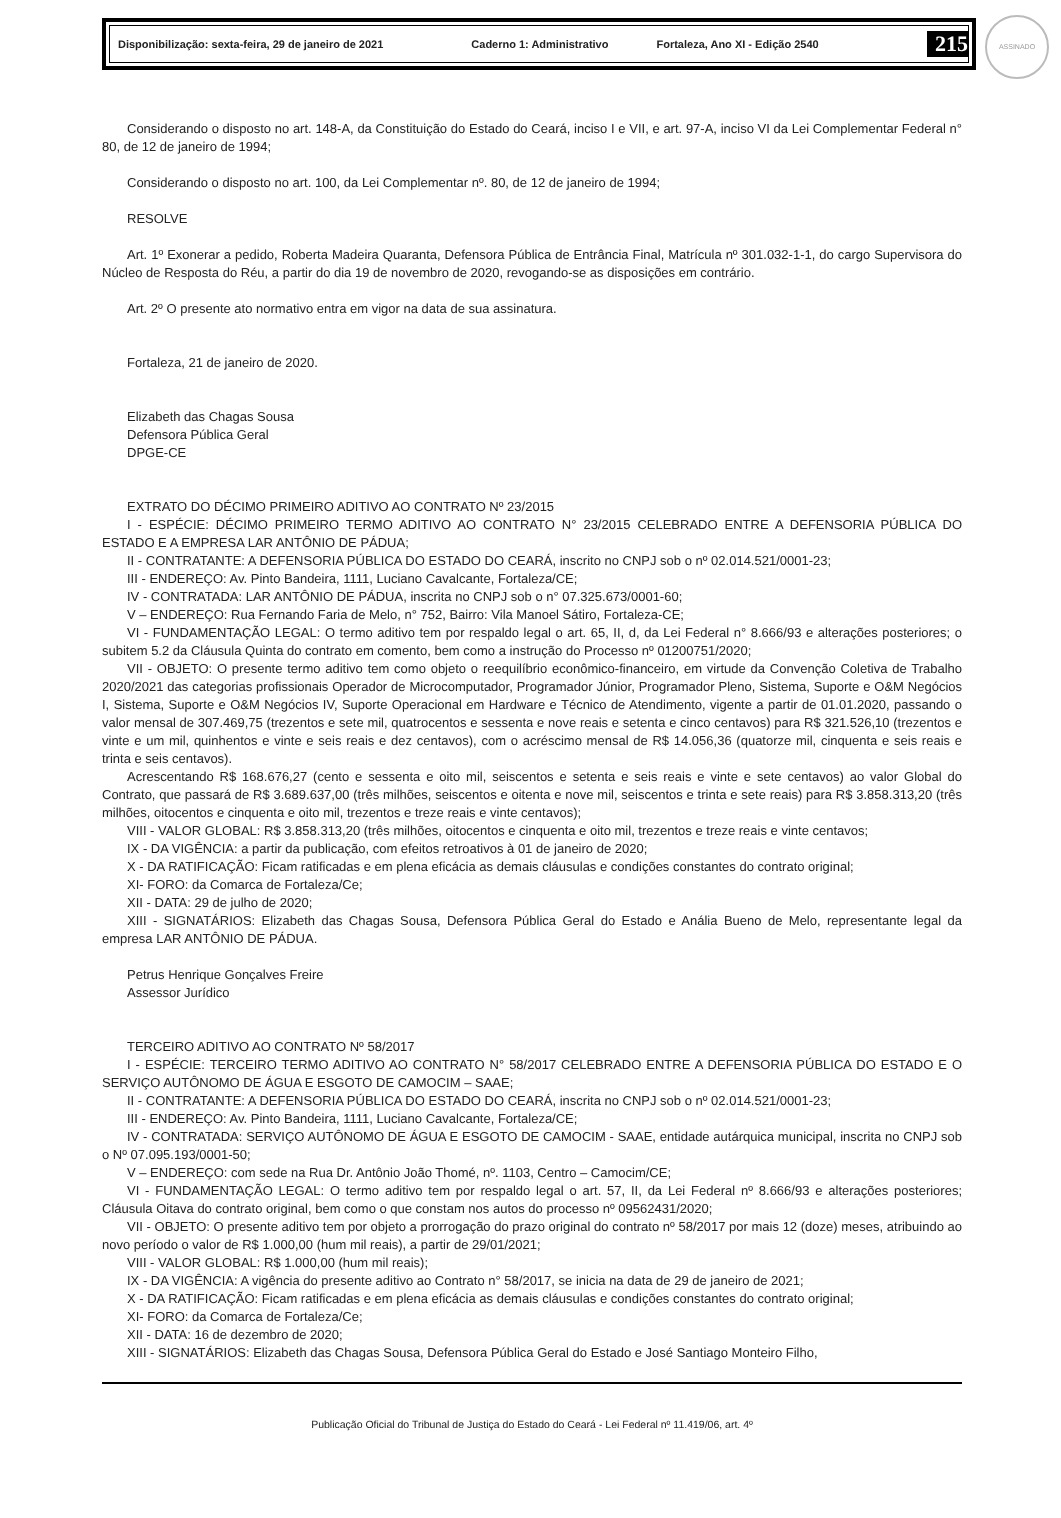ASSINADO
Disponibilização: sexta-feira, 29 de janeiro de 2021 Caderno 1: Administrativo Fortaleza, Ano XI - Edição 2540 215
Considerando o disposto no art. 148-A, da Constituição do Estado do Ceará, inciso I e VII, e art. 97-A, inciso VI da Lei Complementar Federal n° 80, de 12 de janeiro de 1994;
Considerando o disposto no art. 100, da Lei Complementar nº. 80, de 12 de janeiro de 1994;
RESOLVE
Art. 1º Exonerar a pedido, Roberta Madeira Quaranta, Defensora Pública de Entrância Final, Matrícula nº 301.032-1-1, do cargo Supervisora do Núcleo de Resposta do Réu, a partir do dia 19 de novembro de 2020, revogando-se as disposições em contrário.
Art. 2º O presente ato normativo entra em vigor na data de sua assinatura.
Fortaleza, 21 de janeiro de 2020.
Elizabeth das Chagas Sousa
Defensora Pública Geral
DPGE-CE
EXTRATO DO DÉCIMO PRIMEIRO ADITIVO AO CONTRATO Nº 23/2015
I - ESPÉCIE: DÉCIMO PRIMEIRO TERMO ADITIVO AO CONTRATO N° 23/2015 CELEBRADO ENTRE A DEFENSORIA PÚBLICA DO ESTADO E A EMPRESA LAR ANTÔNIO DE PÁDUA;
II - CONTRATANTE: A DEFENSORIA PÚBLICA DO ESTADO DO CEARÁ, inscrito no CNPJ sob o nº 02.014.521/0001-23;
III - ENDEREÇO: Av. Pinto Bandeira, 1111, Luciano Cavalcante, Fortaleza/CE;
IV - CONTRATADA: LAR ANTÔNIO DE PÁDUA, inscrita no CNPJ sob o n° 07.325.673/0001-60;
V – ENDEREÇO: Rua Fernando Faria de Melo, n° 752, Bairro: Vila Manoel Sátiro, Fortaleza-CE;
VI - FUNDAMENTAÇÃO LEGAL: O termo aditivo tem por respaldo legal o art. 65, II, d, da Lei Federal n° 8.666/93 e alterações posteriores; o subitem 5.2 da Cláusula Quinta do contrato em comento, bem como a instrução do Processo nº 01200751/2020;
VII - OBJETO: O presente termo aditivo tem como objeto o reequilíbrio econômico-financeiro, em virtude da Convenção Coletiva de Trabalho 2020/2021 das categorias profissionais Operador de Microcomputador, Programador Júnior, Programador Pleno, Sistema, Suporte e O&M Negócios I, Sistema, Suporte e O&M Negócios IV, Suporte Operacional em Hardware e Técnico de Atendimento, vigente a partir de 01.01.2020, passando o valor mensal de 307.469,75 (trezentos e sete mil, quatrocentos e sessenta e nove reais e setenta e cinco centavos) para R$ 321.526,10 (trezentos e vinte e um mil, quinhentos e vinte e seis reais e dez centavos), com o acréscimo mensal de R$ 14.056,36 (quatorze mil, cinquenta e seis reais e trinta e seis centavos).
Acrescentando R$ 168.676,27 (cento e sessenta e oito mil, seiscentos e setenta e seis reais e vinte e sete centavos) ao valor Global do Contrato, que passará de R$ 3.689.637,00 (três milhões, seiscentos e oitenta e nove mil, seiscentos e trinta e sete reais) para R$ 3.858.313,20 (três milhões, oitocentos e cinquenta e oito mil, trezentos e treze reais e vinte centavos);
VIII - VALOR GLOBAL: R$ 3.858.313,20 (três milhões, oitocentos e cinquenta e oito mil, trezentos e treze reais e vinte centavos;
IX - DA VIGÊNCIA: a partir da publicação, com efeitos retroativos à 01 de janeiro de 2020;
X - DA RATIFICAÇÃO: Ficam ratificadas e em plena eficácia as demais cláusulas e condições constantes do contrato original;
XI- FORO: da Comarca de Fortaleza/Ce;
XII - DATA: 29 de julho de 2020;
XIII - SIGNATÁRIOS: Elizabeth das Chagas Sousa, Defensora Pública Geral do Estado e Anália Bueno de Melo, representante legal da empresa LAR ANTÔNIO DE PÁDUA.
Petrus Henrique Gonçalves Freire
Assessor Jurídico
TERCEIRO ADITIVO AO CONTRATO Nº 58/2017
I - ESPÉCIE: TERCEIRO TERMO ADITIVO AO CONTRATO N° 58/2017 CELEBRADO ENTRE A DEFENSORIA PÚBLICA DO ESTADO E O SERVIÇO AUTÔNOMO DE ÁGUA E ESGOTO DE CAMOCIM – SAAE;
II - CONTRATANTE: A DEFENSORIA PÚBLICA DO ESTADO DO CEARÁ, inscrita no CNPJ sob o nº 02.014.521/0001-23;
III - ENDEREÇO: Av. Pinto Bandeira, 1111, Luciano Cavalcante, Fortaleza/CE;
IV - CONTRATADA: SERVIÇO AUTÔNOMO DE ÁGUA E ESGOTO DE CAMOCIM - SAAE, entidade autárquica municipal, inscrita no CNPJ sob o Nº 07.095.193/0001-50;
V – ENDEREÇO: com sede na Rua Dr. Antônio João Thomé, nº. 1103, Centro – Camocim/CE;
VI - FUNDAMENTAÇÃO LEGAL: O termo aditivo tem por respaldo legal o art. 57, II, da Lei Federal nº 8.666/93 e alterações posteriores; Cláusula Oitava do contrato original, bem como o que constam nos autos do processo nº 09562431/2020;
VII - OBJETO: O presente aditivo tem por objeto a prorrogação do prazo original do contrato nº 58/2017 por mais 12 (doze) meses, atribuindo ao novo período o valor de R$ 1.000,00 (hum mil reais), a partir de 29/01/2021;
VIII - VALOR GLOBAL: R$ 1.000,00 (hum mil reais);
IX - DA VIGÊNCIA: A vigência do presente aditivo ao Contrato n° 58/2017, se inicia na data de 29 de janeiro de 2021;
X - DA RATIFICAÇÃO: Ficam ratificadas e em plena eficácia as demais cláusulas e condições constantes do contrato original;
XI- FORO: da Comarca de Fortaleza/Ce;
XII - DATA: 16 de dezembro de 2020;
XIII - SIGNATÁRIOS: Elizabeth das Chagas Sousa, Defensora Pública Geral do Estado e José Santiago Monteiro Filho,
Publicação Oficial do Tribunal de Justiça do Estado do Ceará - Lei Federal nº 11.419/06, art. 4º